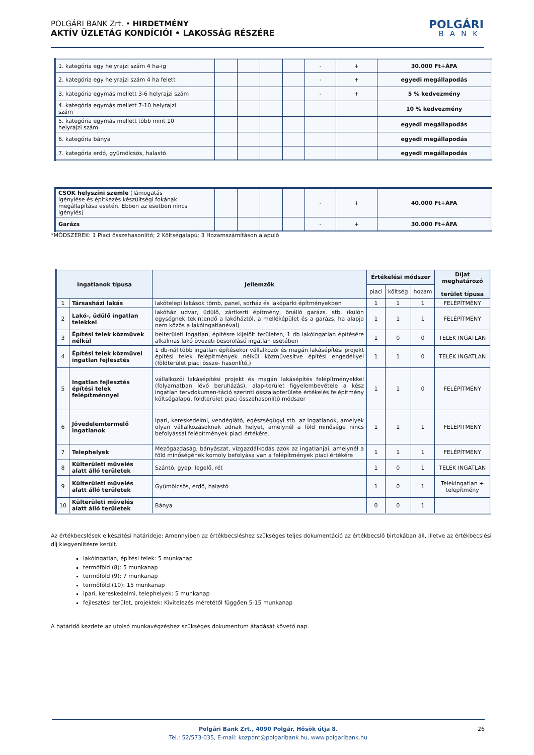POLGÁRI BANK Zrt. • HIRDETMÉNY
AKTÍV ÜZLETÁG KONDÍCIÓI • LAKOSSÁG RÉSZÉRE
POLGÁRI
BANK
| 1. kategória egy helyrajzi szám 4 ha-ig | | | | | | - | + | 30.000 Ft+ÁFA |
| 2. kategória egy helyrajzi szám 4 ha felett | | | | | | - | + | egyedi megállapodás |
| 3. kategória egymás mellett 3-6 helyrajzi szám | | | | | | - | + | 5 % kedvezmény |
| 4. kategória egymás mellett 7-10 helyrajzi szám | | | | | | | | 10 % kedvezmény |
| 5. kategória egymás mellett több mint 10 helyrajzi szám | | | | | | | | egyedi megállapodás |
| 6. kategória bánya | | | | | | | | egyedi megállapodás |
| 7. kategória erdő, gyümölcsös, halastó | | | | | | | | egyedi megállapodás |
| CSOK helyszíni szemle (Támogatás igénylése és építkezés készültségi fokának megállapítása esetén. Ebben az esetben nincs igénylés) | | | | | | - | + | 40.000 Ft+ÁFA |
| Garázs | | | | | | - | + | 30.000 Ft+ÁFA |
*MÓDSZEREK: 1 Piaci összehasonlító; 2 Költségalapú; 3 Hozamszámításon alapuló
| Ingatlanok típusa | | Jellemzők | Értékelési módszer | | | Díjat meghatározó terület típusa |
| --- | --- | --- | --- | --- | --- | --- |
| | | | piaci | költség | hozam | |
| 1 | Társasházi lakás | lakótelepi lakások tömb, panel, sorház és lakóparki építményekben | 1 | 1 | 1 | FELÉPÍTMÉNY |
| 2 | Lakó-, üdülő ingatlan telekkel | lakóház udvar, üdülő, zártkerti építmény, önálló garázs. stb. (külön egységnek tekintendő a lakóháztól, a melléképület és a garázs, ha alapja nem közös a lakóingatlanéval) | 1 | 1 | 1 | FELÉPÍTMÉNY |
| 3 | Építési telek közművek nélkül | belterületi ingatlan, építésre kijelölt területen, 1 db lakóingatlan építésére alkalmas lakó övezeti besorolású ingatlan esetében | 1 | 0 | 0 | TELEK INGATLAN |
| 4 | Építési telek közművel ingatlan fejlesztés | 1 db-nál több ingatlan építésekor vállalkozói és magán lakásépítési projekt építési telek felépítmények nélkül közművesítve építési engedéllyel (földterület piaci össze- hasonlító,) | 1 | 1 | 0 | TELEK INGATLAN |
| 5 | Ingatlan fejlesztés építési telek felépítménnyel | vállalkozói lakásépítési projekt és magán lakásépítés felépítményekkel (folyamatban lévő beruházás), alap-terület figyelembevétele a kész ingatlan tervdokumen-táció szerinti összalapterülete értékelés felépítmény költségalapú, földterület piaci összehasonlító módszer | 1 | 1 | 0 | FELÉPÍTMÉNY |
| 6 | Jövedelemtermelő ingatlanok | Ipari, kereskedelmi, vendéglátó, egészségügyi stb. az ingatlanok, amelyek olyan vállalkozásoknak adnak helyet, amelynél a föld minősége nincs befolyással felépítmények piaci értékére. | 1 | 1 | 1 | FELÉPÍTMÉNY |
| 7 | Telephelyek | Mezőgazdaság, bányászat, vízgazdálkodás azok az ingatlanjai, amelynél a föld minőségének komoly befolyása van a felépítmények piaci értékére | 1 | 1 | 1 | FELÉPÍTMÉNY |
| 8 | Külterületi művelés alatt álló területek | Szántó, gyep, legelő, rét | 1 | 0 | 1 | TELEK INGATLAN |
| 9 | Külterületi művelés alatt álló területek | Gyümölcsös, erdő, halastó | 1 | 0 | 1 | Telekingatlan + telepítmény |
| 10 | Külterületi művelés alatt álló területek | Bánya | 0 | 0 | 1 | |
Az értékbecslések elkészítési határideje: Amennyiben az értékbecsléshez szükséges teljes dokumentáció az értékbecslő birtokában áll, illetve az értékbecslési díj kiegyenlítésre került.
lakóingatlan, építési telek: 5 munkanap
termőföld (8): 5 munkanap
termőföld (9): 7 munkanap
termőföld (10): 15 munkanap
ipari, kereskedelmi, telephelyek: 5 munkanap
fejlesztési terület, projektek: Kivitelezés méretétől függően 5-15 munkanap
A határidő kezdete az utolsó munkavégzéshez szükséges dokumentum átadását követő nap.
Polgári Bank Zrt., 4090 Polgár, Hősök útja 8.
Tel.: 52/573-035, E-mail: kozpont@polgaribank.hu, www.polgaribank.hu
26